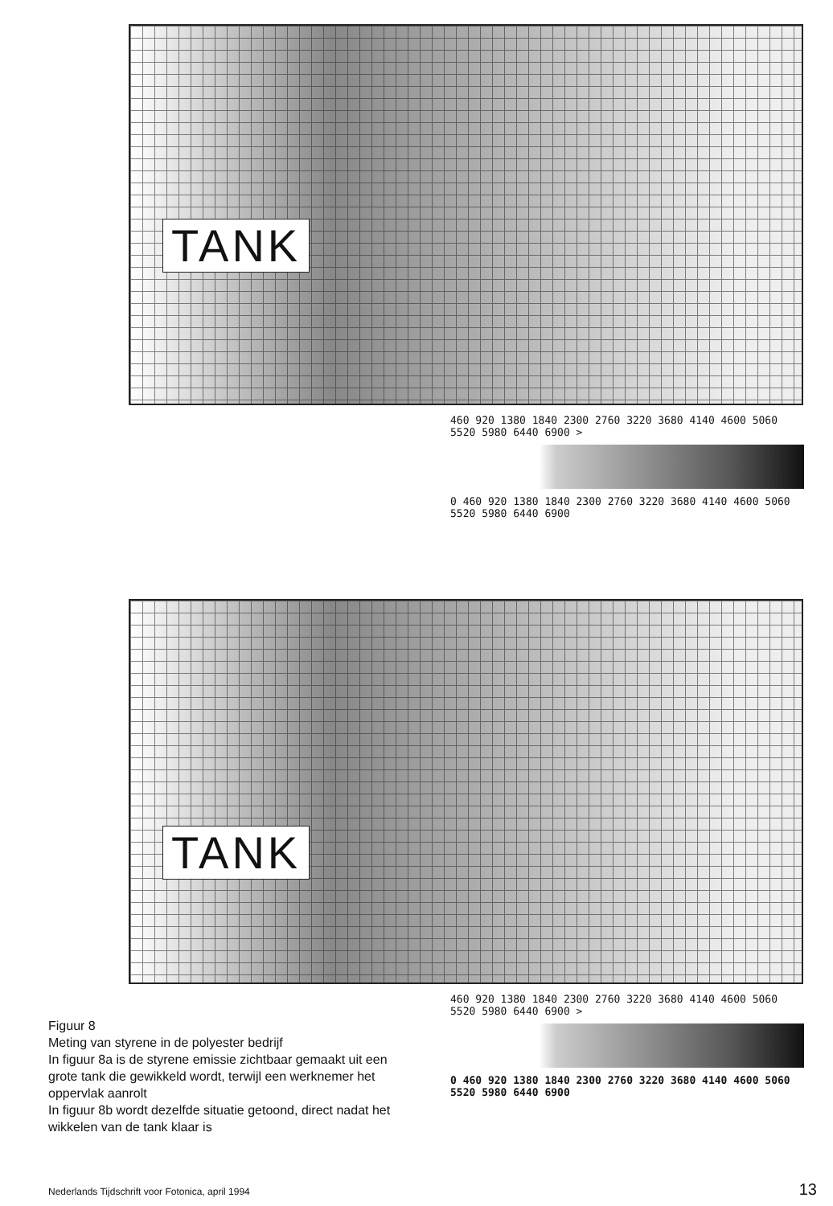TANK
460 920 1380 1840 2300 2760 3220 3680 4140 4600 5060 5520 5980 6440 6900 >
0 460 920 1380 1840 2300 2760 3220 3680 4140 4600 5060 5520 5980 6440 6900
TANK
460 920 1380 1840 2300 2760 3220 3680 4140 4600 5060 5520 5980 6440 6900 >
0 460 920 1380 1840 2300 2760 3220 3680 4140 4600 5060 5520 5980 6440 6900
Figuur 8
Meting van styrene in de polyester bedrijf
In figuur 8a is de styrene emissie zichtbaar gemaakt uit een grote tank die gewikkeld wordt, terwijl een werknemer het oppervlak aanrolt
In figuur 8b wordt dezelfde situatie getoond, direct nadat het wikkelen van de tank klaar is
Nederlands Tijdschrift voor Fotonica, april 1994
13